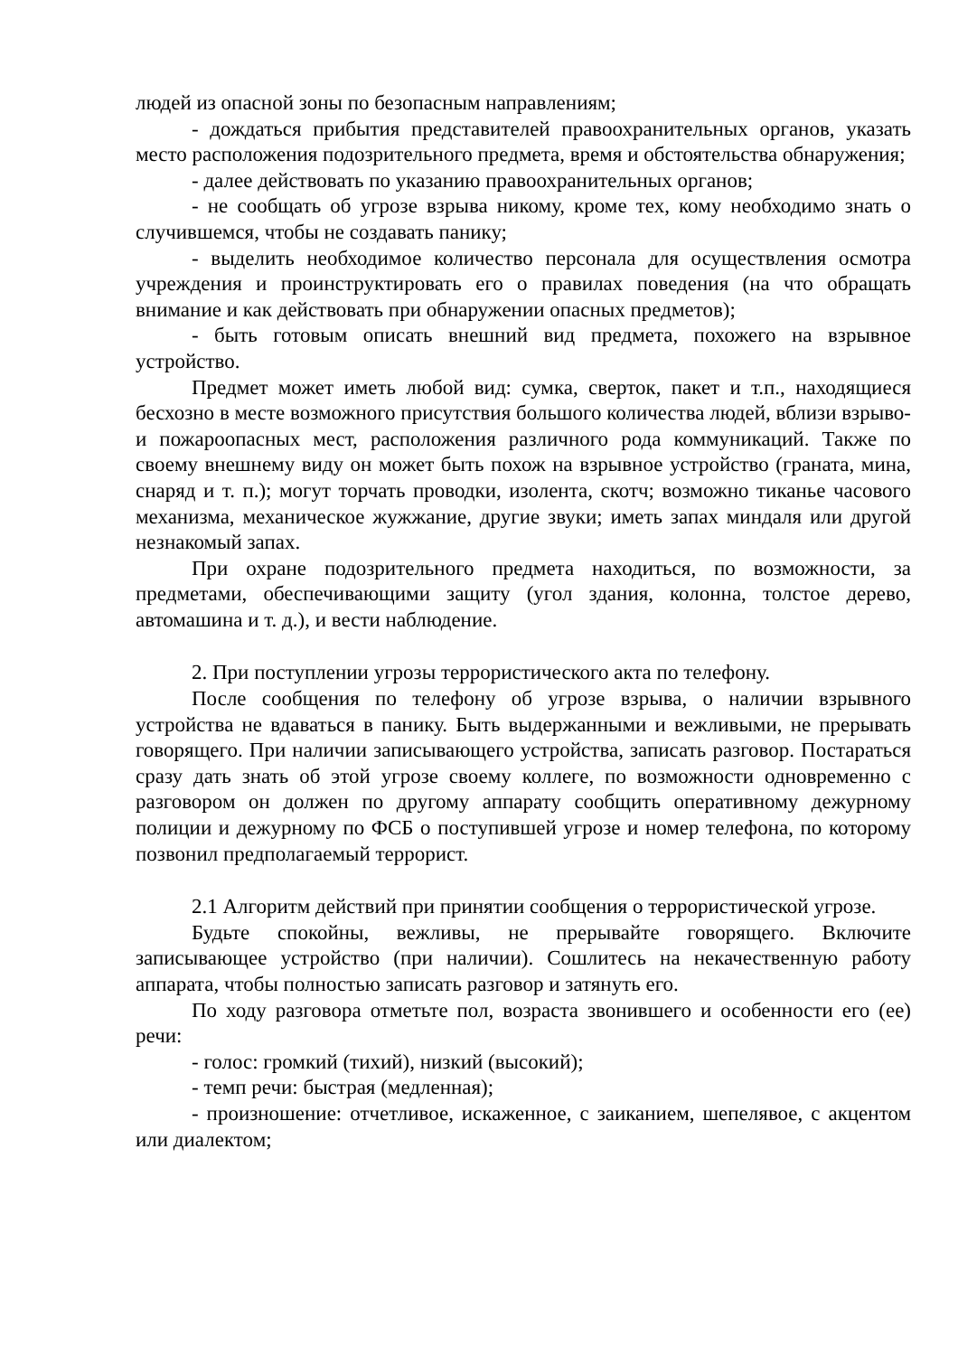людей из опасной зоны по безопасным направлениям;
- дождаться прибытия представителей правоохранительных органов, указать место расположения подозрительного предмета, время и обстоятельства обнаружения;
- далее действовать по указанию правоохранительных органов;
- не сообщать об угрозе взрыва никому, кроме тех, кому необходимо знать о случившемся, чтобы не создавать панику;
- выделить необходимое количество персонала для осуществления осмотра учреждения и проинструктировать его о правилах поведения (на что обращать внимание и как действовать при обнаружении опасных предметов);
- быть готовым описать внешний вид предмета, похожего на взрывное устройство.
Предмет может иметь любой вид: сумка, сверток, пакет и т.п., находящиеся бесхозно в месте возможного присутствия большого количества людей, вблизи взрыво- и пожароопасных мест, расположения различного рода коммуникаций. Также по своему внешнему виду он может быть похож на взрывное устройство (граната, мина, снаряд и т. п.); могут торчать проводки, изолента, скотч; возможно тиканье часового механизма, механическое жужжание, другие звуки; иметь запах миндаля или другой незнакомый запах.
При охране подозрительного предмета находиться, по возможности, за предметами, обеспечивающими защиту (угол здания, колонна, толстое дерево, автомашина и т. д.), и вести наблюдение.
2. При поступлении угрозы террористического акта по телефону.
После сообщения по телефону об угрозе взрыва, о наличии взрывного устройства не вдаваться в панику. Быть выдержанными и вежливыми, не прерывать говорящего. При наличии записывающего устройства, записать разговор. Постараться сразу дать знать об этой угрозе своему коллеге, по возможности одновременно с разговором он должен по другому аппарату сообщить оперативному дежурному полиции и дежурному по ФСБ о поступившей угрозе и номер телефона, по которому позвонил предполагаемый террорист.
2.1 Алгоритм действий при принятии сообщения о террористической угрозе.
Будьте спокойны, вежливы, не прерывайте говорящего. Включите записывающее устройство (при наличии). Сошлитесь на некачественную работу аппарата, чтобы полностью записать разговор и затянуть его.
По ходу разговора отметьте пол, возраста звонившего и особенности его (ее) речи:
- голос: громкий (тихий), низкий (высокий);
- темп речи: быстрая (медленная);
- произношение: отчетливое, искаженное, с заиканием, шепелявое, с акцентом или диалектом;